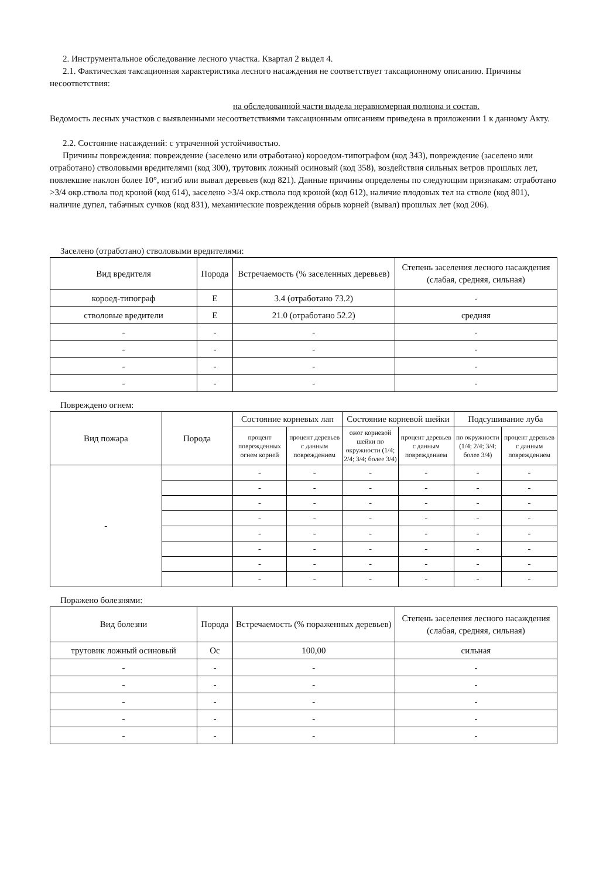2. Инструментальное обследование лесного участка. Квартал 2 выдел 4.
2.1. Фактическая таксационная характеристика лесного насаждения не соответствует таксационному описанию. Причины несоответствия:
на обследованной части выдела неравномерная полнона и состав.
Ведомость лесных участков с выявленными несоответствиями таксационным описаниям приведена в приложении 1 к данному Акту.
2.2. Состояние насаждений: с утраченной устойчивостью.
Причины повреждения: повреждение (заселено или отработано) короедом-типографом (код 343), повреждение (заселено или отработано) стволовыми вредителями (код 300), трутовик ложный осиновый (код 358), воздействия сильных ветров прошлых лет, повлекшие наклон более 10°, изгиб или вывал деревьев (код 821). Данные причины определены по следующим признакам: отработано >3/4 окр.ствола под кроной (код 614), заселено >3/4 окр.ствола под кроной (код 612), наличие плодовых тел на стволе (код 801), наличие дупел, табачных сучков (код 831), механические повреждения обрыв корней (вывал) прошлых лет (код 206).
Заселено (отработано) стволовыми вредителями:
| Вид вредителя | Порода | Встречаемость (% заселенных деревьев) | Степень заселения лесного насаждения (слабая, средняя, сильная) |
| --- | --- | --- | --- |
| короед-типограф | Е | 3.4 (отработано 73.2) | - |
| стволовые вредители | Е | 21.0 (отработано 52.2) | средняя |
| - | - | - | - |
| - | - | - | - |
| - | - | - | - |
| - | - | - | - |
Повреждено огнем:
| Вид пожара | Порода | Состояние корневых лап | | Состояние корневой шейки | | Подсушивание луба | |
| --- | --- | --- | --- | --- | --- | --- | --- |
| | | процент поврежденных огнем корней | процент деревьев с данным повреждением | ожог корневой шейки по окружности (1/4; 2/4; 3/4; более 3/4) | процент деревьев с данным повреждением | по окружности (1/4; 2/4; 3/4; более 3/4) | процент деревьев с данным повреждением |
| - | | - | - | - | - | - | - |
| | | - | - | - | - | - | - |
| | | - | - | - | - | - | - |
| | | - | - | - | - | - | - |
| | | - | - | - | - | - | - |
| | | - | - | - | - | - | - |
| | | - | - | - | - | - | - |
| | | - | - | - | - | - | - |
Поражено болезнями:
| Вид болезни | Порода | Встречаемость (% пораженных деревьев) | Степень заселения лесного насаждения (слабая, средняя, сильная) |
| --- | --- | --- | --- |
| трутовик ложный осиновый | Ос | 100,00 | сильная |
| - | - | - | - |
| - | - | - | - |
| - | - | - | - |
| - | - | - | - |
| - | - | - | - |